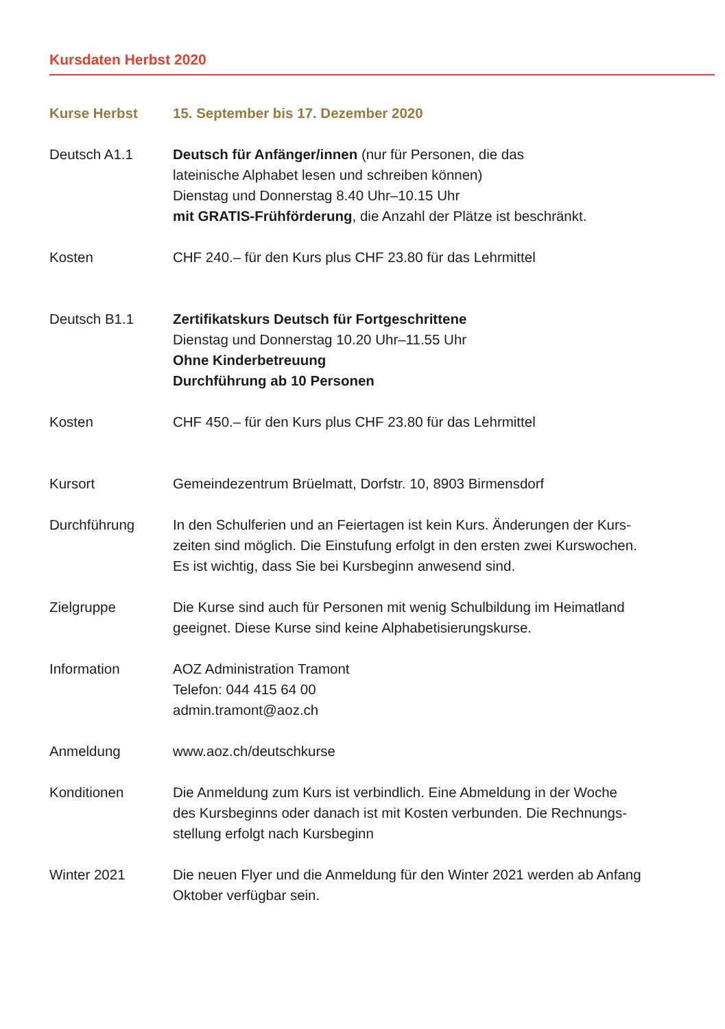Kursdaten Herbst 2020
Kurse Herbst 15. September bis 17. Dezember 2020
Deutsch A1.1 Deutsch für Anfänger/innen (nur für Personen, die das
lateinische Alphabet lesen und schreiben können)
Dienstag und Donnerstag 8.40 Uhr–10.15 Uhr
mit GRATIS-Frühförderung, die Anzahl der Plätze ist beschränkt.
Kosten CHF 240.– für den Kurs plus CHF 23.80 für das Lehrmittel
Deutsch B1.1 Zertifikatskurs Deutsch für Fortgeschrittene
Dienstag und Donnerstag 10.20 Uhr–11.55 Uhr
Ohne Kinderbetreuung
Durchführung ab 10 Personen
Kosten CHF 450.– für den Kurs plus CHF 23.80 für das Lehrmittel
Kursort Gemeindezentrum Brüelmatt, Dorfstr. 10, 8903 Birmensdorf
Durchführung In den Schulferien und an Feiertagen ist kein Kurs. Änderungen der Kurs-
zeiten sind möglich. Die Einstufung erfolgt in den ersten zwei Kurswochen.
Es ist wichtig, dass Sie bei Kursbeginn anwesend sind.
Zielgruppe Die Kurse sind auch für Personen mit wenig Schulbildung im Heimatland
geeignet. Diese Kurse sind keine Alphabetisierungskurse.
Information AOZ Administration Tramont
Telefon: 044 415 64 00
admin.tramont@aoz.ch
Anmeldung www.aoz.ch/deutschkurse
Konditionen Die Anmeldung zum Kurs ist verbindlich. Eine Abmeldung in der Woche
des Kursbeginns oder danach ist mit Kosten verbunden. Die Rechnungs-
stellung erfolgt nach Kursbeginn
Winter 2021 Die neuen Flyer und die Anmeldung für den Winter 2021 werden ab Anfang
Oktober verfügbar sein.